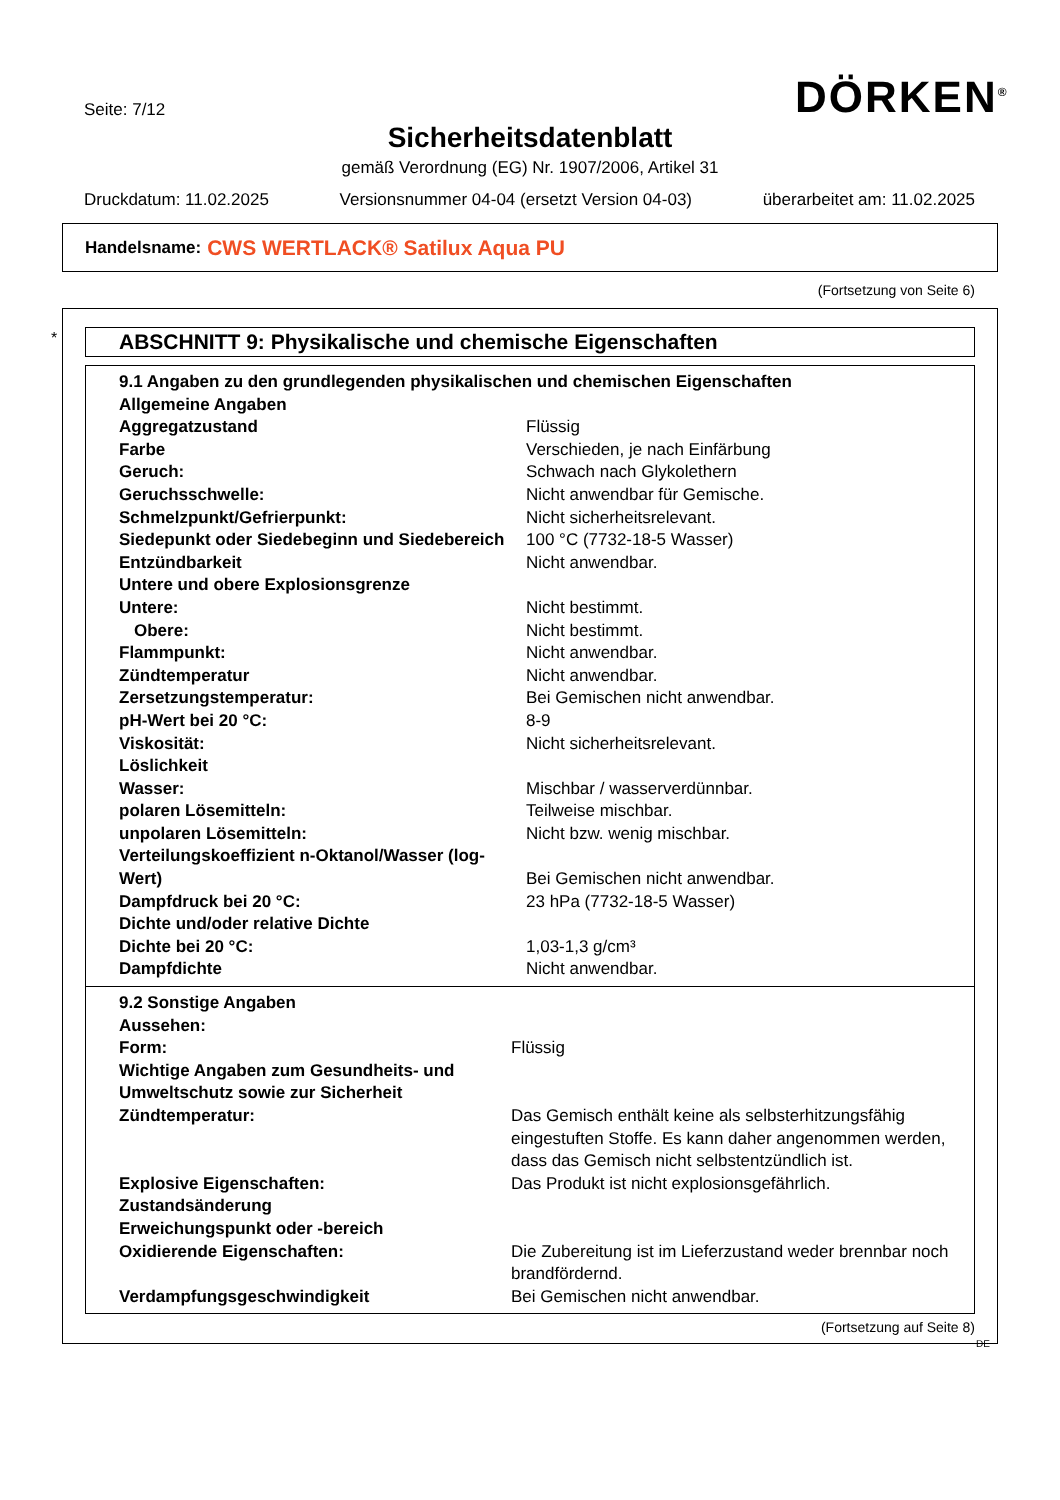Seite: 7/12 DÖRKEN<sup>®</sup>
Sicherheitsdatenblatt
gemäß Verordnung (EG) Nr. 1907/2006, Artikel 31
Druckdatum: 11.02.2025 Versionsnummer 04-04 (ersetzt Version 04-03) überarbeitet am: 11.02.2025
Handelsname: CWS WERTLACK® Satilux Aqua PU
(Fortsetzung von Seite 6)
*
ABSCHNITT 9: Physikalische und chemische Eigenschaften
| 9.1 Angaben zu den grundlegenden physikalischen und chemischen Eigenschaften | |
| Allgemeine Angaben | |
| Aggregatzustand | Flüssig |
| Farbe | Verschieden, je nach Einfärbung |
| Geruch: | Schwach nach Glykolethern |
| Geruchsschwelle: | Nicht anwendbar für Gemische. |
| Schmelzpunkt/Gefrierpunkt: | Nicht sicherheitsrelevant. |
| Siedepunkt oder Siedebeginn und Siedebereich | 100 °C (7732-18-5 Wasser) |
| Entzündbarkeit | Nicht anwendbar. |
| Untere und obere Explosionsgrenze | |
| Untere: | Nicht bestimmt. |
| Obere: | Nicht bestimmt. |
| Flammpunkt: | Nicht anwendbar. |
| Zündtemperatur | Nicht anwendbar. |
| Zersetzungstemperatur: | Bei Gemischen nicht anwendbar. |
| pH-Wert bei 20 °C: | 8-9 |
| Viskosität: | Nicht sicherheitsrelevant. |
| Löslichkeit | |
| Wasser: | Mischbar / wasserverdünnbar. |
| polaren Lösemitteln: | Teilweise mischbar. |
| unpolaren Lösemitteln: | Nicht bzw. wenig mischbar. |
| Verteilungskoeffizient n-Oktanol/Wasser (log-Wert) | Bei Gemischen nicht anwendbar. |
| Dampfdruck bei 20 °C: | 23 hPa (7732-18-5 Wasser) |
| Dichte und/oder relative Dichte | |
| Dichte bei 20 °C: | 1,03-1,3 g/cm³ |
| Dampfdichte | Nicht anwendbar. |
| 9.2 Sonstige Angaben | |
| Aussehen: | |
| Form: | Flüssig |
| Wichtige Angaben zum Gesundheits- und Umweltschutz sowie zur Sicherheit | |
| Zündtemperatur: | Das Gemisch enthält keine als selbsterhitzungsfähig eingestuften Stoffe. Es kann daher angenommen werden, dass das Gemisch nicht selbstentzündlich ist. |
| Explosive Eigenschaften: | Das Produkt ist nicht explosionsgefährlich. |
| Zustandsänderung | |
| Erweichungspunkt oder -bereich | |
| Oxidierende Eigenschaften: | Die Zubereitung ist im Lieferzustand weder brennbar noch brandfördernd. |
| Verdampfungsgeschwindigkeit | Bei Gemischen nicht anwendbar. |
(Fortsetzung auf Seite 8)
DE